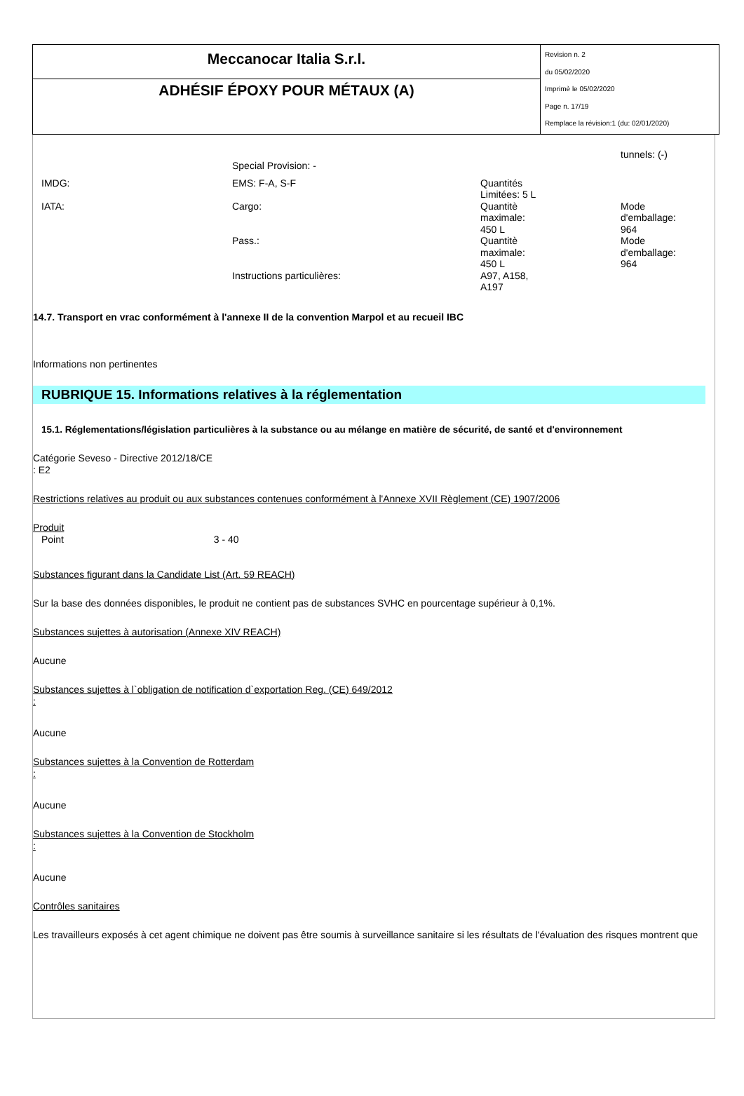Meccanocar Italia S.r.l.
ADHÉSIF ÉPOXY POUR MÉTAUX (A)
Revision n. 2
du 05/02/2020
Imprimè le 05/02/2020
Page n. 17/19
Remplace la révision:1 (du: 02/01/2020)
| | | | tunnels: (-) |
| | Special Provision: - | | |
| IMDG: | EMS: F-A, S-F | Quantités Limitées: 5 L | |
| IATA: | Cargo: | Quantitè maximale: 450 L | Mode d'emballage: 964 |
| | Pass.: | Quantitè maximale: 450 L | Mode d'emballage: 964 |
| | Instructions particulières: | A97, A158, A197 | |
14.7. Transport en vrac conformément à l'annexe II de la convention Marpol et au recueil IBC
Informations non pertinentes
RUBRIQUE 15. Informations relatives à la réglementation
15.1. Réglementations/législation particulières à la substance ou au mélange en matière de sécurité, de santé et d'environnement
Catégorie Seveso - Directive 2012/18/CE
: E2
Restrictions relatives au produit ou aux substances contenues conformément à l'Annexe XVII Règlement (CE) 1907/2006
Produit
Point 3 - 40
Substances figurant dans la Candidate List (Art. 59 REACH)
Sur la base des données disponibles, le produit ne contient pas de substances SVHC en pourcentage supérieur à 0,1%.
Substances sujettes à autorisation (Annexe XIV REACH)
Aucune
Substances sujettes à l`obligation de notification d`exportation Reg. (CE) 649/2012
:
Aucune
Substances sujettes à la Convention de Rotterdam
:
Aucune
Substances sujettes à la Convention de Stockholm
:
Aucune
Contrôles sanitaires
Les travailleurs exposés à cet agent chimique ne doivent pas être soumis à surveillance sanitaire si les résultats de l'évaluation des risques montrent que